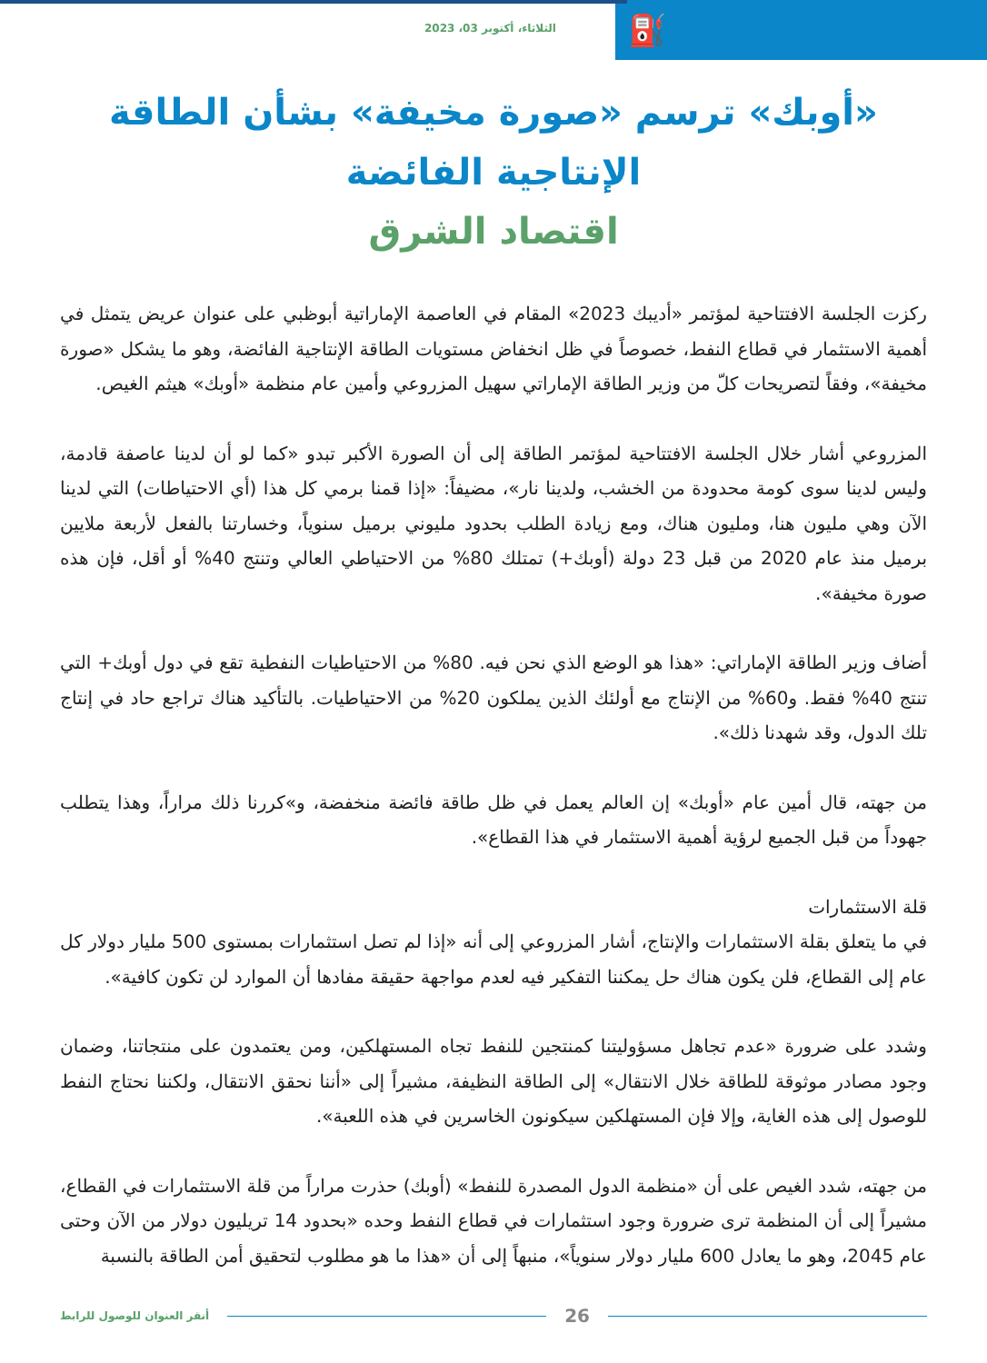⛽
الثلاثاء، أكتوبر 03، 2023
«أوبك» ترسم «صورة مخيفة» بشأن الطاقة الإنتاجية الفائضة
اقتصاد الشرق
ركزت الجلسة الافتتاحية لمؤتمر «أديبك 2023» المقام في العاصمة الإماراتية أبوظبي على عنوان عريض يتمثل في أهمية الاستثمار في قطاع النفط، خصوصاً في ظل انخفاض مستويات الطاقة الإنتاجية الفائضة، وهو ما يشكل «صورة مخيفة»، وفقاً لتصريحات كلّ من وزير الطاقة الإماراتي سهيل المزروعي وأمين عام منظمة «أوبك» هيثم الغيص.
المزروعي أشار خلال الجلسة الافتتاحية لمؤتمر الطاقة إلى أن الصورة الأكبر تبدو «كما لو أن لدينا عاصفة قادمة، وليس لدينا سوى كومة محدودة من الخشب، ولدينا نار»، مضيفاً: «إذا قمنا برمي كل هذا (أي الاحتياطات) التي لدينا الآن وهي مليون هنا، ومليون هناك، ومع زيادة الطلب بحدود مليوني برميل سنوياً، وخسارتنا بالفعل لأربعة ملايين برميل منذ عام 2020 من قبل 23 دولة (أوبك+) تمتلك 80% من الاحتياطي العالي وتنتج 40% أو أقل، فإن هذه صورة مخيفة».
أضاف وزير الطاقة الإماراتي: «هذا هو الوضع الذي نحن فيه. 80% من الاحتياطيات النفطية تقع في دول أوبك+ التي تنتج 40% فقط. و60% من الإنتاج مع أولئك الذين يملكون 20% من الاحتياطيات. بالتأكيد هناك تراجع حاد في إنتاج تلك الدول، وقد شهدنا ذلك».
من جهته، قال أمين عام «أوبك» إن العالم يعمل في ظل طاقة فائضة منخفضة، و»كررنا ذلك مراراً، وهذا يتطلب جهوداً من قبل الجميع لرؤية أهمية الاستثمار في هذا القطاع».
قلة الاستثمارات
في ما يتعلق بقلة الاستثمارات والإنتاج، أشار المزروعي إلى أنه «إذا لم تصل استثمارات بمستوى 500 مليار دولار كل عام إلى القطاع، فلن يكون هناك حل يمكننا التفكير فيه لعدم مواجهة حقيقة مفادها أن الموارد لن تكون كافية».
وشدد على ضرورة «عدم تجاهل مسؤوليتنا كمنتجين للنفط تجاه المستهلكين، ومن يعتمدون على منتجاتنا، وضمان وجود مصادر موثوقة للطاقة خلال الانتقال» إلى الطاقة النظيفة، مشيراً إلى «أننا نحقق الانتقال، ولكننا نحتاج النفط للوصول إلى هذه الغاية، وإلا فإن المستهلكين سيكونون الخاسرين في هذه اللعبة».
من جهته، شدد الغيص على أن «منظمة الدول المصدرة للنفط» (أوبك) حذرت مراراً من قلة الاستثمارات في القطاع، مشيراً إلى أن المنظمة ترى ضرورة وجود استثمارات في قطاع النفط وحده «بحدود 14 تريليون دولار من الآن وحتى عام 2045، وهو ما يعادل 600 مليار دولار سنوياً»، منبهاً إلى أن «هذا ما هو مطلوب لتحقيق أمن الطاقة بالنسبة
أنقر العنوان للوصول للرابط 26